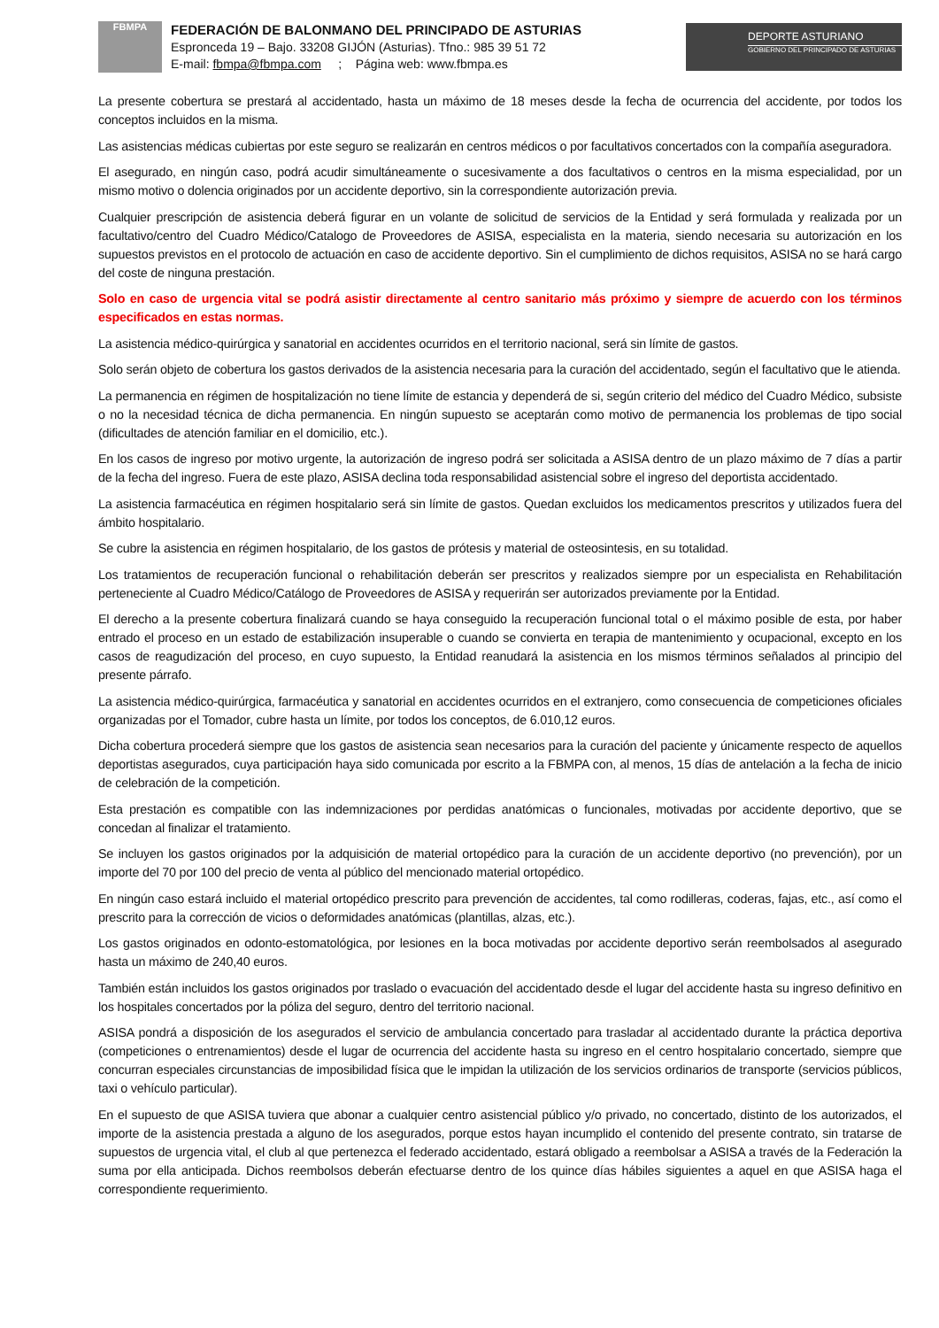FBMPA
FEDERACIÓN DE BALONMANO DEL PRINCIPADO DE ASTURIAS
Espronceda 19 – Bajo. 33208 GIJÓN (Asturias). Tfno.: 985 39 51 72
E-mail: fbmpa@fbmpa.com ; Página web: www.fbmpa.es
DEPORTE ASTURIANO
GOBIERNO DEL PRINCIPADO DE ASTURIAS
La presente cobertura se prestará al accidentado, hasta un máximo de 18 meses desde la fecha de ocurrencia del accidente, por todos los conceptos incluidos en la misma.
Las asistencias médicas cubiertas por este seguro se realizarán en centros médicos o por facultativos concertados con la compañía aseguradora.
El asegurado, en ningún caso, podrá acudir simultáneamente o sucesivamente a dos facultativos o centros en la misma especialidad, por un mismo motivo o dolencia originados por un accidente deportivo, sin la correspondiente autorización previa.
Cualquier prescripción de asistencia deberá figurar en un volante de solicitud de servicios de la Entidad y será formulada y realizada por un facultativo/centro del Cuadro Médico/Catalogo de Proveedores de ASISA, especialista en la materia, siendo necesaria su autorización en los supuestos previstos en el protocolo de actuación en caso de accidente deportivo. Sin el cumplimiento de dichos requisitos, ASISA no se hará cargo del coste de ninguna prestación.
Solo en caso de urgencia vital se podrá asistir directamente al centro sanitario más próximo y siempre de acuerdo con los términos especificados en estas normas.
La asistencia médico-quirúrgica y sanatorial en accidentes ocurridos en el territorio nacional, será sin límite de gastos.
Solo serán objeto de cobertura los gastos derivados de la asistencia necesaria para la curación del accidentado, según el facultativo que le atienda.
La permanencia en régimen de hospitalización no tiene límite de estancia y dependerá de si, según criterio del médico del Cuadro Médico, subsiste o no la necesidad técnica de dicha permanencia. En ningún supuesto se aceptarán como motivo de permanencia los problemas de tipo social (dificultades de atención familiar en el domicilio, etc.).
En los casos de ingreso por motivo urgente, la autorización de ingreso podrá ser solicitada a ASISA dentro de un plazo máximo de 7 días a partir de la fecha del ingreso. Fuera de este plazo, ASISA declina toda responsabilidad asistencial sobre el ingreso del deportista accidentado.
La asistencia farmacéutica en régimen hospitalario será sin límite de gastos. Quedan excluidos los medicamentos prescritos y utilizados fuera del ámbito hospitalario.
Se cubre la asistencia en régimen hospitalario, de los gastos de prótesis y material de osteosintesis, en su totalidad.
Los tratamientos de recuperación funcional o rehabilitación deberán ser prescritos y realizados siempre por un especialista en Rehabilitación perteneciente al Cuadro Médico/Catálogo de Proveedores de ASISA y requerirán ser autorizados previamente por la Entidad.
El derecho a la presente cobertura finalizará cuando se haya conseguido la recuperación funcional total o el máximo posible de esta, por haber entrado el proceso en un estado de estabilización insuperable o cuando se convierta en terapia de mantenimiento y ocupacional, excepto en los casos de reagudización del proceso, en cuyo supuesto, la Entidad reanudará la asistencia en los mismos términos señalados al principio del presente párrafo.
La asistencia médico-quirúrgica, farmacéutica y sanatorial en accidentes ocurridos en el extranjero, como consecuencia de competiciones oficiales organizadas por el Tomador, cubre hasta un límite, por todos los conceptos, de 6.010,12 euros.
Dicha cobertura procederá siempre que los gastos de asistencia sean necesarios para la curación del paciente y únicamente respecto de aquellos deportistas asegurados, cuya participación haya sido comunicada por escrito a la FBMPA con, al menos, 15 días de antelación a la fecha de inicio de celebración de la competición.
Esta prestación es compatible con las indemnizaciones por perdidas anatómicas o funcionales, motivadas por accidente deportivo, que se concedan al finalizar el tratamiento.
Se incluyen los gastos originados por la adquisición de material ortopédico para la curación de un accidente deportivo (no prevención), por un importe del 70 por 100 del precio de venta al público del mencionado material ortopédico.
En ningún caso estará incluido el material ortopédico prescrito para prevención de accidentes, tal como rodilleras, coderas, fajas, etc., así como el prescrito para la corrección de vicios o deformidades anatómicas (plantillas, alzas, etc.).
Los gastos originados en odonto-estomatológica, por lesiones en la boca motivadas por accidente deportivo serán reembolsados al asegurado hasta un máximo de 240,40 euros.
También están incluidos los gastos originados por traslado o evacuación del accidentado desde el lugar del accidente hasta su ingreso definitivo en los hospitales concertados por la póliza del seguro, dentro del territorio nacional.
ASISA pondrá a disposición de los asegurados el servicio de ambulancia concertado para trasladar al accidentado durante la práctica deportiva (competiciones o entrenamientos) desde el lugar de ocurrencia del accidente hasta su ingreso en el centro hospitalario concertado, siempre que concurran especiales circunstancias de imposibilidad física que le impidan la utilización de los servicios ordinarios de transporte (servicios públicos, taxi o vehículo particular).
En el supuesto de que ASISA tuviera que abonar a cualquier centro asistencial público y/o privado, no concertado, distinto de los autorizados, el importe de la asistencia prestada a alguno de los asegurados, porque estos hayan incumplido el contenido del presente contrato, sin tratarse de supuestos de urgencia vital, el club al que pertenezca el federado accidentado, estará obligado a reembolsar a ASISA a través de la Federación la suma por ella anticipada. Dichos reembolsos deberán efectuarse dentro de los quince días hábiles siguientes a aquel en que ASISA haga el correspondiente requerimiento.